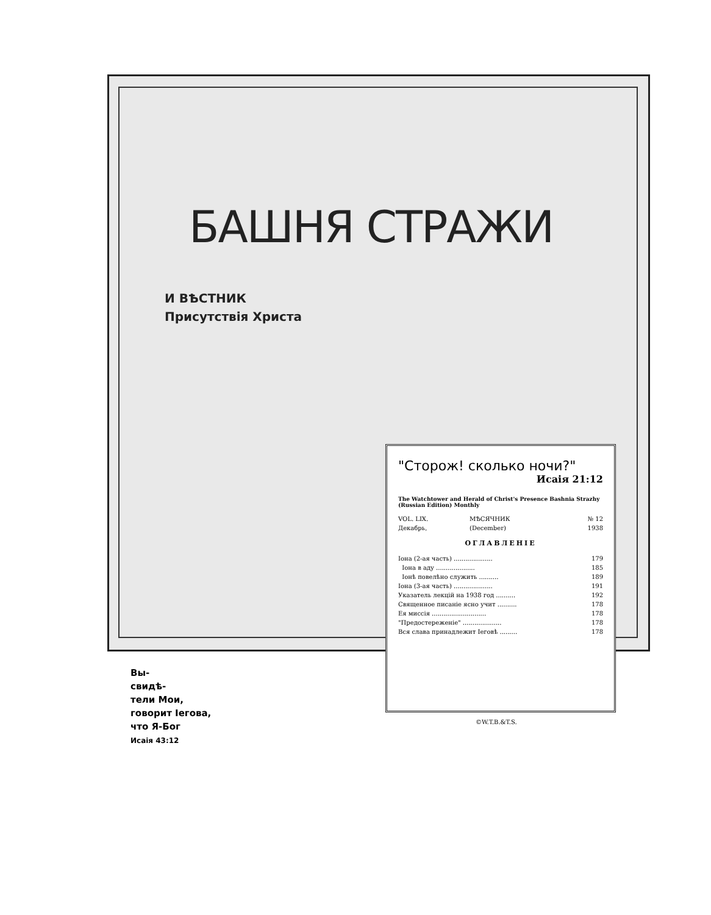БАШНЯ СТРАЖИ
И ВѢСТНИК
Присутствія Христа
"Сторож! сколько ночи?"
Исаія 21:12
The Watchtower and Herald of Christ's Presence Bashnia Strazhy (Russian Edition) Monthly
| VOL. LIX. | МѢСЯЧНИК | № 12 |
| Декабрь, | (December) | 1938 |
ОГЛАВЛЕНІЕ
| Іона (2-ая часть) .................... | 179 |
| Іона в аду .................... | 185 |
| Іонѣ повелѣно служить .......... | 189 |
| Іона (3-ая часть) .................... | 191 |
| Указатель лекцій на 1938 год .......... | 192 |
| Священное писаніе ясно учит .......... | 178 |
| Ея миссія ............................ | 178 |
| "Предостереженіе" .................... | 178 |
| Вся слава принадлежит Іеговѣ ......... | 178 |
©W.T.B.&T.S.
Вы-
свидѣ-
тели Мои,
говорит Іегова,
что Я-Бог
Исаія 43:12